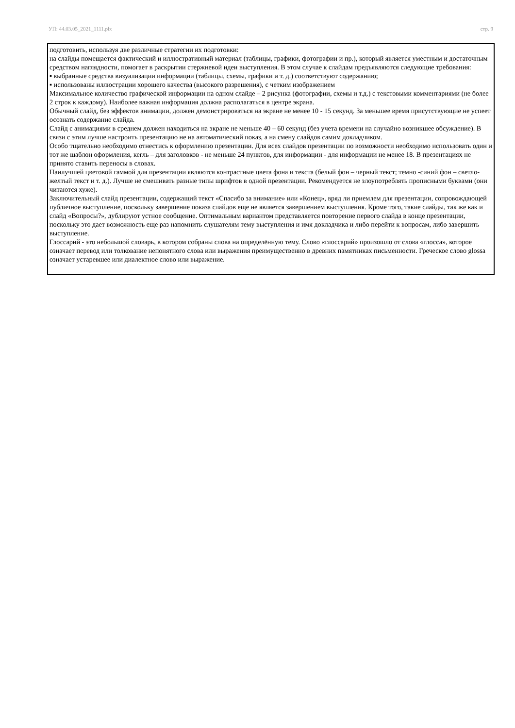УП: 44.03.05_2021_1111.plx стр. 9
подготовить, используя две различные стратегии их подготовки:
на слайды помещается фактический и иллюстративный материал (таблицы, графики, фотографии и пр.), который является уместным и достаточным средством наглядности, помогает в раскрытии стержневой идеи выступления. В этом случае к слайдам предъявляются следующие требования:
▪ выбранные средства визуализации информации (таблицы, схемы, графики и т. д.) соответствуют содержанию;
▪ использованы иллюстрации хорошего качества (высокого разрешения), с четким изображением
Максимальное количество графической информации на одном слайде – 2 рисунка (фотографии, схемы и т.д.) с текстовыми комментариями (не более 2 строк к каждому). Наиболее важная информация должна располагаться в центре экрана.
Обычный слайд, без эффектов анимации, должен демонстрироваться на экране не менее 10 - 15 секунд. За меньшее время присутствующие не успеет осознать содержание слайда.
Слайд с анимациями в среднем должен находиться на экране не меньше 40 – 60 секунд (без учета времени на случайно возникшее обсуждение). В связи с этим лучше настроить презентацию не на автоматический показ, а на смену слайдов самим докладчиком.
Особо тщательно необходимо отнестись к оформлению презентации. Для всех слайдов презентации по возможности необходимо использовать один и тот же шаблон оформления, кегль – для заголовков - не меньше 24 пунктов, для информации - для информации не менее 18. В презентациях не принято ставить переносы в словах.
Наилучшей цветовой гаммой для презентации являются контрастные цвета фона и текста (белый фон – черный текст; темно -синий фон – светло-желтый текст и т. д.). Лучше не смешивать разные типы шрифтов в одной презентации. Рекомендуется не злоупотреблять прописными буквами (они читаются хуже).
Заключительный слайд презентации, содержащий текст «Спасибо за внимание» или «Конец», вряд ли приемлем для презентации, сопровождающей публичное выступление, поскольку завершение показа слайдов еще не является завершением выступления. Кроме того, такие слайды, так же как и слайд «Вопросы?», дублируют устное сообщение. Оптимальным вариантом представляется повторение первого слайда в конце презентации, поскольку это дает возможность еще раз напомнить слушателям тему выступления и имя докладчика и либо перейти к вопросам, либо завершить выступление.
Глоссарий - это небольшой словарь, в котором собраны слова на определённую тему. Слово «глоссарий» произошло от слова «глосса», которое означает перевод или толкование непонятного слова или выражения преимущественно в древних памятниках письменности. Греческое слово glossa означает устаревшее или диалектное слово или выражение.